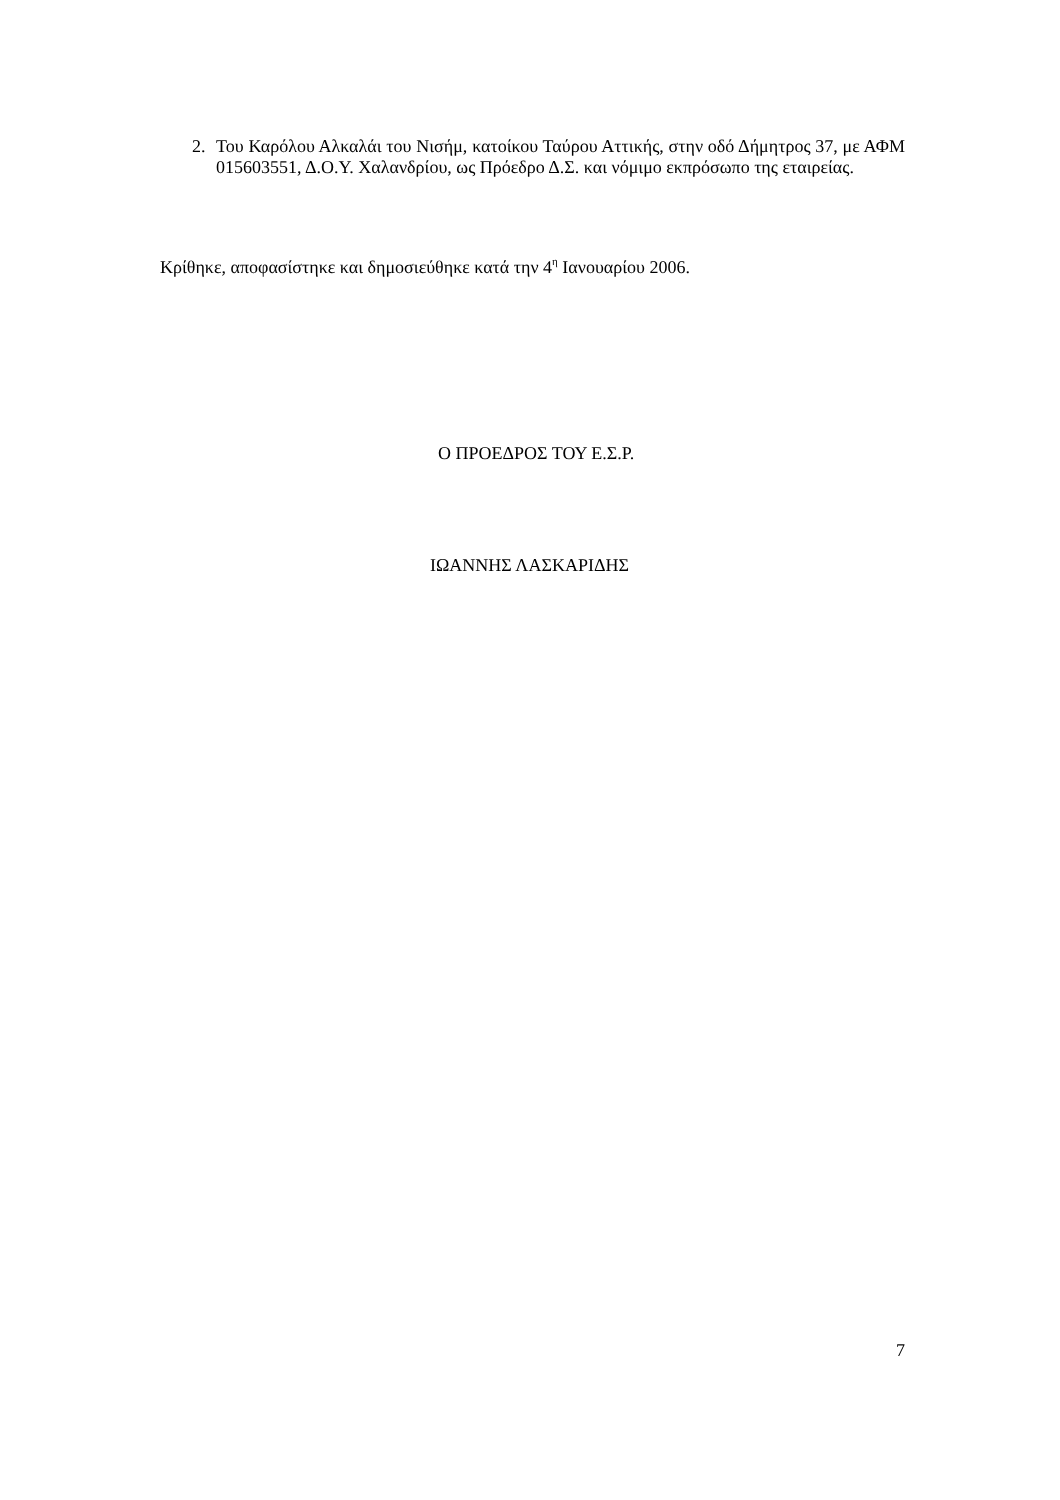2. Του Καρόλου Αλκαλάι του Νισήμ, κατοίκου Ταύρου Αττικής, στην οδό Δήμητρος 37, με ΑΦΜ 015603551, Δ.Ο.Υ. Χαλανδρίου, ως Πρόεδρο Δ.Σ. και νόμιμο εκπρόσωπο της εταιρείας.
Κρίθηκε, αποφασίστηκε και δημοσιεύθηκε κατά την 4<sup>η</sup> Ιανουαρίου 2006.
Ο ΠΡΟΕΔΡΟΣ ΤΟΥ Ε.Σ.Ρ.
ΙΩΑΝΝΗΣ ΛΑΣΚΑΡΙΔΗΣ
7